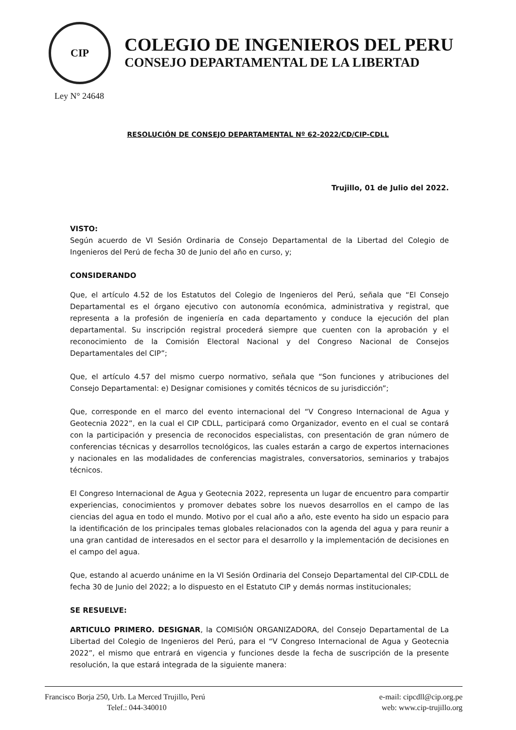CIP
Ley N° 24648
COLEGIO DE INGENIEROS DEL PERU
CONSEJO DEPARTAMENTAL DE LA LIBERTAD
RESOLUCIÓN DE CONSEJO DEPARTAMENTAL Nº 62-2022/CD/CIP-CDLL
Trujillo, 01 de Julio del 2022.
VISTO:
Según acuerdo de VI Sesión Ordinaria de Consejo Departamental de la Libertad del Colegio de Ingenieros del Perú de fecha 30 de Junio del año en curso, y;
CONSIDERANDO
Que, el artículo 4.52 de los Estatutos del Colegio de Ingenieros del Perú, señala que “El Consejo Departamental es el órgano ejecutivo con autonomía económica, administrativa y registral, que representa a la profesión de ingeniería en cada departamento y conduce la ejecución del plan departamental. Su inscripción registral procederá siempre que cuenten con la aprobación y el reconocimiento de la Comisión Electoral Nacional y del Congreso Nacional de Consejos Departamentales del CIP”;
Que, el artículo 4.57 del mismo cuerpo normativo, señala que “Son funciones y atribuciones del Consejo Departamental: e) Designar comisiones y comités técnicos de su jurisdicción”;
Que, corresponde en el marco del evento internacional del “V Congreso Internacional de Agua y Geotecnia 2022”, en la cual el CIP CDLL, participará como Organizador, evento en el cual se contará con la participación y presencia de reconocidos especialistas, con presentación de gran número de conferencias técnicas y desarrollos tecnológicos, las cuales estarán a cargo de expertos internaciones y nacionales en las modalidades de conferencias magistrales, conversatorios, seminarios y trabajos técnicos.
El Congreso Internacional de Agua y Geotecnia 2022, representa un lugar de encuentro para compartir experiencias, conocimientos y promover debates sobre los nuevos desarrollos en el campo de las ciencias del agua en todo el mundo. Motivo por el cual año a año, este evento ha sido un espacio para la identificación de los principales temas globales relacionados con la agenda del agua y para reunir a una gran cantidad de interesados en el sector para el desarrollo y la implementación de decisiones en el campo del agua.
Que, estando al acuerdo unánime en la VI Sesión Ordinaria del Consejo Departamental del CIP-CDLL de fecha 30 de Junio del 2022; a lo dispuesto en el Estatuto CIP y demás normas institucionales;
SE RESUELVE:
ARTICULO PRIMERO. DESIGNAR, la COMISIÓN ORGANIZADORA, del Consejo Departamental de La Libertad del Colegio de Ingenieros del Perú, para el “V Congreso Internacional de Agua y Geotecnia 2022”, el mismo que entrará en vigencia y funciones desde la fecha de suscripción de la presente resolución, la que estará integrada de la siguiente manera:
Francisco Borja 250, Urb. La Merced Trujillo, Perú
Telef.: 044-340010
e-mail: cipcdll@cip.org.pe
web: www.cip-trujillo.org